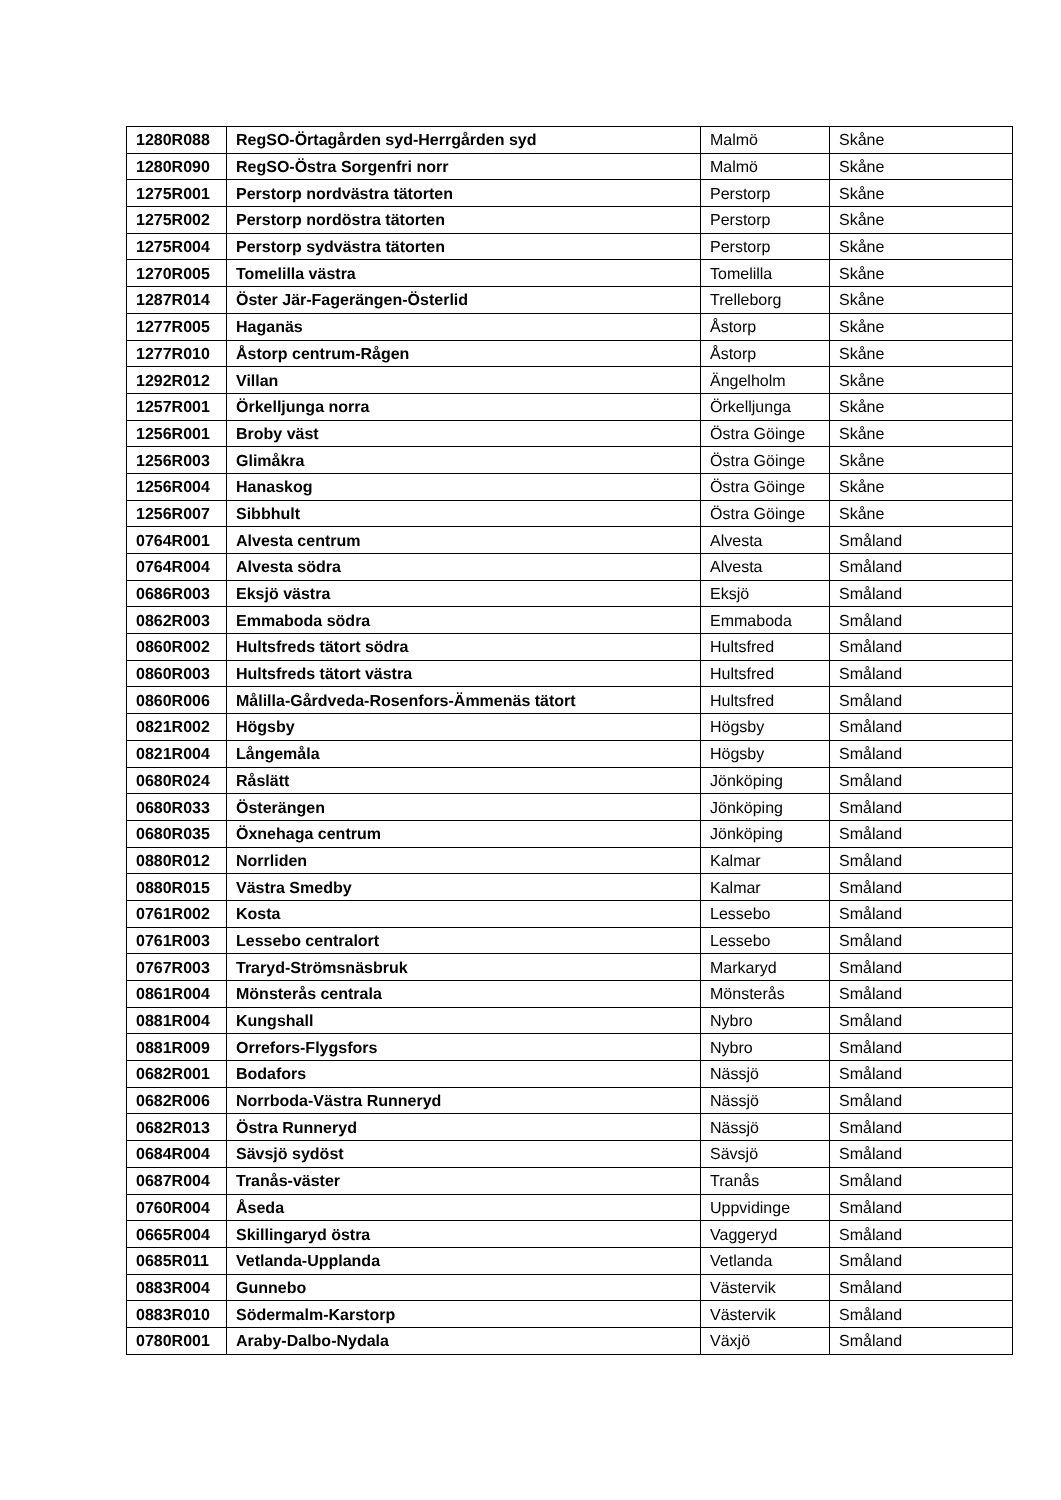| 1280R088 | RegSO-Örtagården syd-Herrgården syd | Malmö | Skåne |
| 1280R090 | RegSO-Östra Sorgenfri norr | Malmö | Skåne |
| 1275R001 | Perstorp nordvästra tätorten | Perstorp | Skåne |
| 1275R002 | Perstorp nordöstra tätorten | Perstorp | Skåne |
| 1275R004 | Perstorp sydvästra tätorten | Perstorp | Skåne |
| 1270R005 | Tomelilla västra | Tomelilla | Skåne |
| 1287R014 | Öster Jär-Fagerängen-Österlid | Trelleborg | Skåne |
| 1277R005 | Haganäs | Åstorp | Skåne |
| 1277R010 | Åstorp centrum-Rågen | Åstorp | Skåne |
| 1292R012 | Villan | Ängelholm | Skåne |
| 1257R001 | Örkelljunga norra | Örkelljunga | Skåne |
| 1256R001 | Broby väst | Östra Göinge | Skåne |
| 1256R003 | Glimåkra | Östra Göinge | Skåne |
| 1256R004 | Hanaskog | Östra Göinge | Skåne |
| 1256R007 | Sibbhult | Östra Göinge | Skåne |
| 0764R001 | Alvesta centrum | Alvesta | Småland |
| 0764R004 | Alvesta södra | Alvesta | Småland |
| 0686R003 | Eksjö västra | Eksjö | Småland |
| 0862R003 | Emmaboda södra | Emmaboda | Småland |
| 0860R002 | Hultsfreds tätort södra | Hultsfred | Småland |
| 0860R003 | Hultsfreds tätort västra | Hultsfred | Småland |
| 0860R006 | Målilla-Gårdveda-Rosenfors-Ämmenäs tätort | Hultsfred | Småland |
| 0821R002 | Högsby | Högsby | Småland |
| 0821R004 | Långemåla | Högsby | Småland |
| 0680R024 | Råslätt | Jönköping | Småland |
| 0680R033 | Österängen | Jönköping | Småland |
| 0680R035 | Öxnehaga centrum | Jönköping | Småland |
| 0880R012 | Norrliden | Kalmar | Småland |
| 0880R015 | Västra Smedby | Kalmar | Småland |
| 0761R002 | Kosta | Lessebo | Småland |
| 0761R003 | Lessebo centralort | Lessebo | Småland |
| 0767R003 | Traryd-Strömsnäsbruk | Markaryd | Småland |
| 0861R004 | Mönsterås centrala | Mönsterås | Småland |
| 0881R004 | Kungshall | Nybro | Småland |
| 0881R009 | Orrefors-Flygsfors | Nybro | Småland |
| 0682R001 | Bodafors | Nässjö | Småland |
| 0682R006 | Norrboda-Västra Runneryd | Nässjö | Småland |
| 0682R013 | Östra Runneryd | Nässjö | Småland |
| 0684R004 | Sävsjö sydöst | Sävsjö | Småland |
| 0687R004 | Tranås-väster | Tranås | Småland |
| 0760R004 | Åseda | Uppvidinge | Småland |
| 0665R004 | Skillingaryd östra | Vaggeryd | Småland |
| 0685R011 | Vetlanda-Upplanda | Vetlanda | Småland |
| 0883R004 | Gunnebo | Västervik | Småland |
| 0883R010 | Södermalm-Karstorp | Västervik | Småland |
| 0780R001 | Araby-Dalbo-Nydala | Växjö | Småland |